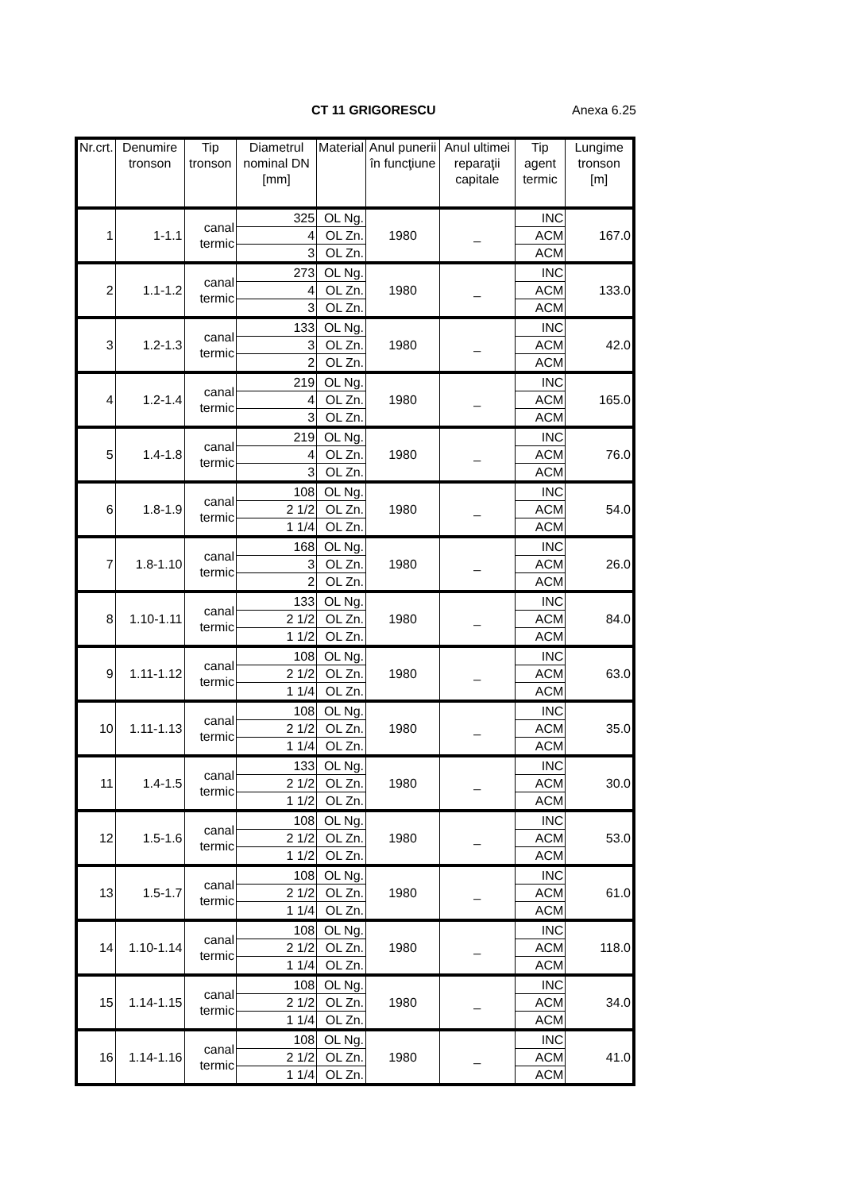CT 11 GRIGORESCU Anexa 6.25
| Nr.crt. | Denumire tronson | Tip tronson | Diametrul nominal DN [mm] | Material | Anul punerii în funcţiune | Anul ultimei reparaţii capitale | Tip agent termic | Lungime tronson [m] |
| --- | --- | --- | --- | --- | --- | --- | --- | --- |
| 1 | 1-1.1 | canal termic | 325 | OL Ng. | 1980 | _ | INC | 167.0 |
| | | | 4 | OL Zn. | | | ACM | |
| | | | 3 | OL Zn. | | | ACM | |
| 2 | 1.1-1.2 | canal termic | 273 | OL Ng. | 1980 | _ | INC | 133.0 |
| | | | 4 | OL Zn. | | | ACM | |
| | | | 3 | OL Zn. | | | ACM | |
| 3 | 1.2-1.3 | canal termic | 133 | OL Ng. | 1980 | _ | INC | 42.0 |
| | | | 3 | OL Zn. | | | ACM | |
| | | | 2 | OL Zn. | | | ACM | |
| 4 | 1.2-1.4 | canal termic | 219 | OL Ng. | 1980 | _ | INC | 165.0 |
| | | | 4 | OL Zn. | | | ACM | |
| | | | 3 | OL Zn. | | | ACM | |
| 5 | 1.4-1.8 | canal termic | 219 | OL Ng. | 1980 | _ | INC | 76.0 |
| | | | 4 | OL Zn. | | | ACM | |
| | | | 3 | OL Zn. | | | ACM | |
| 6 | 1.8-1.9 | canal termic | 108 | OL Ng. | 1980 | _ | INC | 54.0 |
| | | | 2 1/2 | OL Zn. | | | ACM | |
| | | | 1 1/4 | OL Zn. | | | ACM | |
| 7 | 1.8-1.10 | canal termic | 168 | OL Ng. | 1980 | _ | INC | 26.0 |
| | | | 3 | OL Zn. | | | ACM | |
| | | | 2 | OL Zn. | | | ACM | |
| 8 | 1.10-1.11 | canal termic | 133 | OL Ng. | 1980 | _ | INC | 84.0 |
| | | | 2 1/2 | OL Zn. | | | ACM | |
| | | | 1 1/2 | OL Zn. | | | ACM | |
| 9 | 1.11-1.12 | canal termic | 108 | OL Ng. | 1980 | _ | INC | 63.0 |
| | | | 2 1/2 | OL Zn. | | | ACM | |
| | | | 1 1/4 | OL Zn. | | | ACM | |
| 10 | 1.11-1.13 | canal termic | 108 | OL Ng. | 1980 | _ | INC | 35.0 |
| | | | 2 1/2 | OL Zn. | | | ACM | |
| | | | 1 1/4 | OL Zn. | | | ACM | |
| 11 | 1.4-1.5 | canal termic | 133 | OL Ng. | 1980 | _ | INC | 30.0 |
| | | | 2 1/2 | OL Zn. | | | ACM | |
| | | | 1 1/2 | OL Zn. | | | ACM | |
| 12 | 1.5-1.6 | canal termic | 108 | OL Ng. | 1980 | _ | INC | 53.0 |
| | | | 2 1/2 | OL Zn. | | | ACM | |
| | | | 1 1/2 | OL Zn. | | | ACM | |
| 13 | 1.5-1.7 | canal termic | 108 | OL Ng. | 1980 | _ | INC | 61.0 |
| | | | 2 1/2 | OL Zn. | | | ACM | |
| | | | 1 1/4 | OL Zn. | | | ACM | |
| 14 | 1.10-1.14 | canal termic | 108 | OL Ng. | 1980 | _ | INC | 118.0 |
| | | | 2 1/2 | OL Zn. | | | ACM | |
| | | | 1 1/4 | OL Zn. | | | ACM | |
| 15 | 1.14-1.15 | canal termic | 108 | OL Ng. | 1980 | _ | INC | 34.0 |
| | | | 2 1/2 | OL Zn. | | | ACM | |
| | | | 1 1/4 | OL Zn. | | | ACM | |
| 16 | 1.14-1.16 | canal termic | 108 | OL Ng. | 1980 | _ | INC | 41.0 |
| | | | 2 1/2 | OL Zn. | | | ACM | |
| | | | 1 1/4 | OL Zn. | | | ACM | |